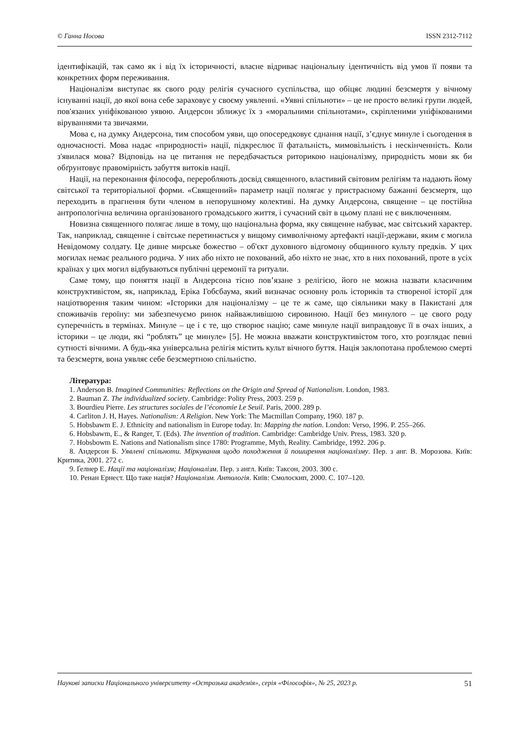© Ганна Носова ISSN 2312-7112
ідентифікацій, так само як і від їх історичності, власне відриває національну ідентичність від умов її появи та конкретних форм переживання.
Націоналізм виступає як свого роду релігія сучасного суспільства, що обіцяє людині безсмертя у вічному існуванні нації, до якої вона себе зараховує у своєму уявленні. «Уявні спільноти» – це не просто великі групи людей, пов'язаних уніфікованою уявою. Андерсон зближує їх з «моральними спільнотами», скріпленими уніфікованими віруваннями та звичаями.
Мова є, на думку Андерсона, тим способом уяви, що опосередковує єднання нації, з’єднує минуле і сьогодення в одночасності. Мова надає «природності» нації, підкреслює її фатальність, мимовільність і нескінченність. Коли з'явилася мова? Відповідь на це питання не передбачається риторикою націоналізму, природність мови як би обґрунтовує правомірність забуття витоків нації.
Нації, на переконання філософа, переробляють досвід священного, властивий світовим релігіям та надають йому світської та територіальної форми. «Священний» параметр нації полягає у пристрасному бажанні безсмертя, що переходить в прагнення бути членом в непорушному колективі. На думку Андерсона, священне – це постійна антропологічна величина організованого громадського життя, і сучасний світ в цьому плані не є виключенням.
Новизна священного полягає лише в тому, що національна форма, яку священне набуває, має світський характер. Так, наприклад, священне і світське перетинається у вищому символічному артефакті нації-держави, яким є могила Невідомому солдату. Це дивне мирське божество – об'єкт духовного відгомону общинного культу предків. У цих могилах немає реального родича. У них або ніхто не похований, або ніхто не знає, хто в них похований, проте в усіх країнах у цих могил відбуваються публічні церемонії та ритуали.
Саме тому, що поняття нації в Андерсона тісно пов’язане з релігією, його не можна назвати класичним конструктивістом, як, наприклад, Еріка Гобсбаума, який визначає основну роль істориків та створеної історії для націотворення таким чином: «Історики для націоналізму – це те ж саме, що сіяльники маку в Пакистані для споживачів героїну: ми забезпечуємо ринок найважливішою сировиною. Нації без минулого – це свого роду суперечність в термінах. Минуле – це і є те, що створює націю; саме минуле нації виправдовує її в очах інших, а історики – це люди, які “роблять” це минуле» [5]. Не можна вважати конструктивістом того, хто розглядає певні сутності вічними. А будь-яка універсальна релігія містить культ вічного буття. Нація заклопотана проблемою смерті та безсмертя, вона уявляє себе безсмертною спільністю.
Література:
1. Anderson B. Imagined Communities: Reflections on the Origin and Spread of Nationalism. London, 1983.
2. Bauman Z. The individualized society. Cambridge: Polity Press, 2003. 259 p.
3. Bourdieu Pierre. Les structures sociales de l’économie Le Seuil. Paris, 2000. 289 p.
4. Carliton J. H, Hayes. Nationalism: A Religion. New York: The Macmillan Company, 1960. 187 p.
5. Hobsbawm E. J. Ethnicity and nationalism in Europe today. In: Mapping the nation. London: Verso, 1996. P. 255–266.
6. Hobsbawm, E., & Ranger, T. (Eds). The invention of tradition. Cambridge: Cambridge Univ. Press, 1983. 320 p.
7. Hobsbowm E. Nations and Nationalism since 1780: Programme, Myth, Reality. Cambridge, 1992. 206 p.
8. Андерсон Б. Уявлені спільноти. Міркування щодо походження й поширення націоналізму. Пер. з анг. В. Морозова. Київ: Критика, 2001. 272 с.
9. Ґелнер Е. Нації та націоналізм; Націоналізм. Пер. з англ. Київ: Таксон, 2003. 300 с.
10. Ренан Ернест. Що таке нація? Націоналізм. Антологія. Київ: Смолоскип, 2000. С. 107–120.
Наукові записки Національного університету «Острозька академія», серія «Філософія», № 25, 2023 р. 51